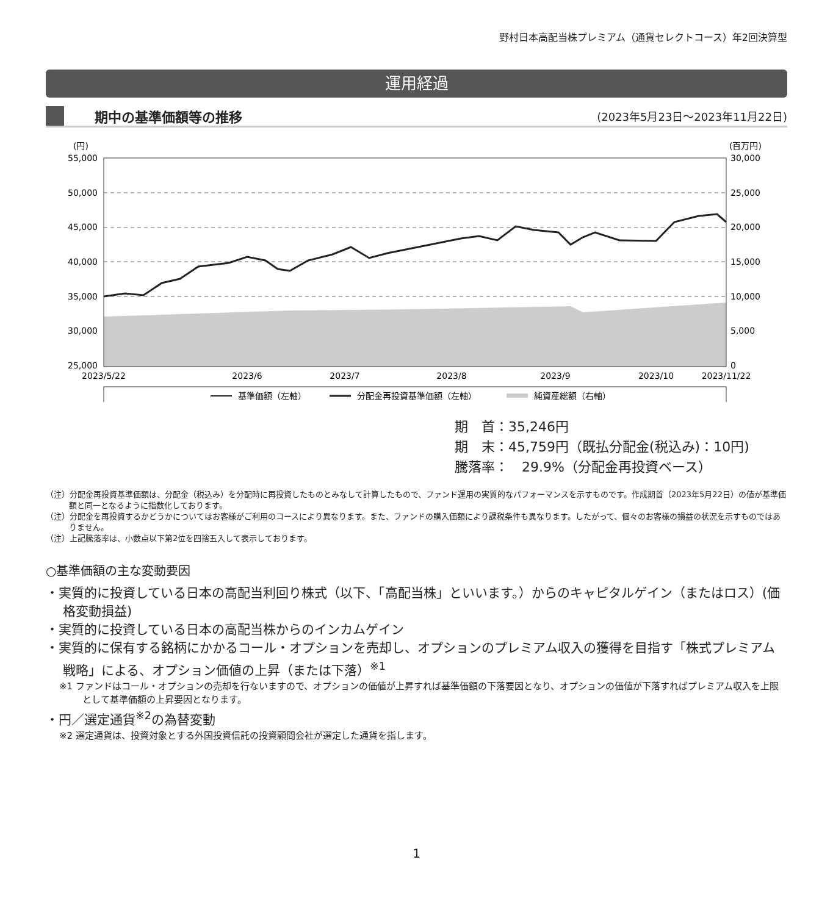野村日本高配当株プレミアム（通貨セレクトコース）年2回決算型
運用経過
期中の基準価額等の推移
(2023年5月23日～2023年11月22日)
(円)
(百万円)
55,000
50,000
45,000
40,000
35,000
30,000
25,000
30,000
25,000
20,000
15,000
10,000
5,000
0
2023/5/22
2023/6
2023/7
2023/8
2023/9
2023/10
2023/11/22
基準価額（左軸）
分配金再投資基準価額（左軸）
純資産総額（右軸）
期　首：35,246円
期　末：45,759円（既払分配金(税込み)：10円)
騰落率：　29.9%（分配金再投資ベース）
（注）分配金再投資基準価額は、分配金（税込み）を分配時に再投資したものとみなして計算したもので、ファンド運用の実質的なパフォーマンスを示すものです。作成期首（2023年5月22日）の値が基準価額と同一となるように指数化しております。
（注）分配金を再投資するかどうかについてはお客様がご利用のコースにより異なります。また、ファンドの購入価額により課税条件も異なります。したがって、個々のお客様の損益の状況を示すものではありません。
（注）上記騰落率は、小数点以下第2位を四捨五入して表示しております。
○基準価額の主な変動要因
・実質的に投資している日本の高配当利回り株式（以下、「高配当株」といいます。）からのキャピタルゲイン（またはロス）(価格変動損益)
・実質的に投資している日本の高配当株からのインカムゲイン
・実質的に保有する銘柄にかかるコール・オプションを売却し、オプションのプレミアム収入の獲得を目指す「株式プレミアム戦略」による、オプション価値の上昇（または下落）<sup>※1</sup>
※1 ファンドはコール・オプションの売却を行ないますので、オプションの価値が上昇すれば基準価額の下落要因となり、オプションの価値が下落すればプレミアム収入を上限として基準価額の上昇要因となります。
・円／選定通貨<sup>※2</sup>の為替変動
※2 選定通貨は、投資対象とする外国投資信託の投資顧問会社が選定した通貨を指します。
1